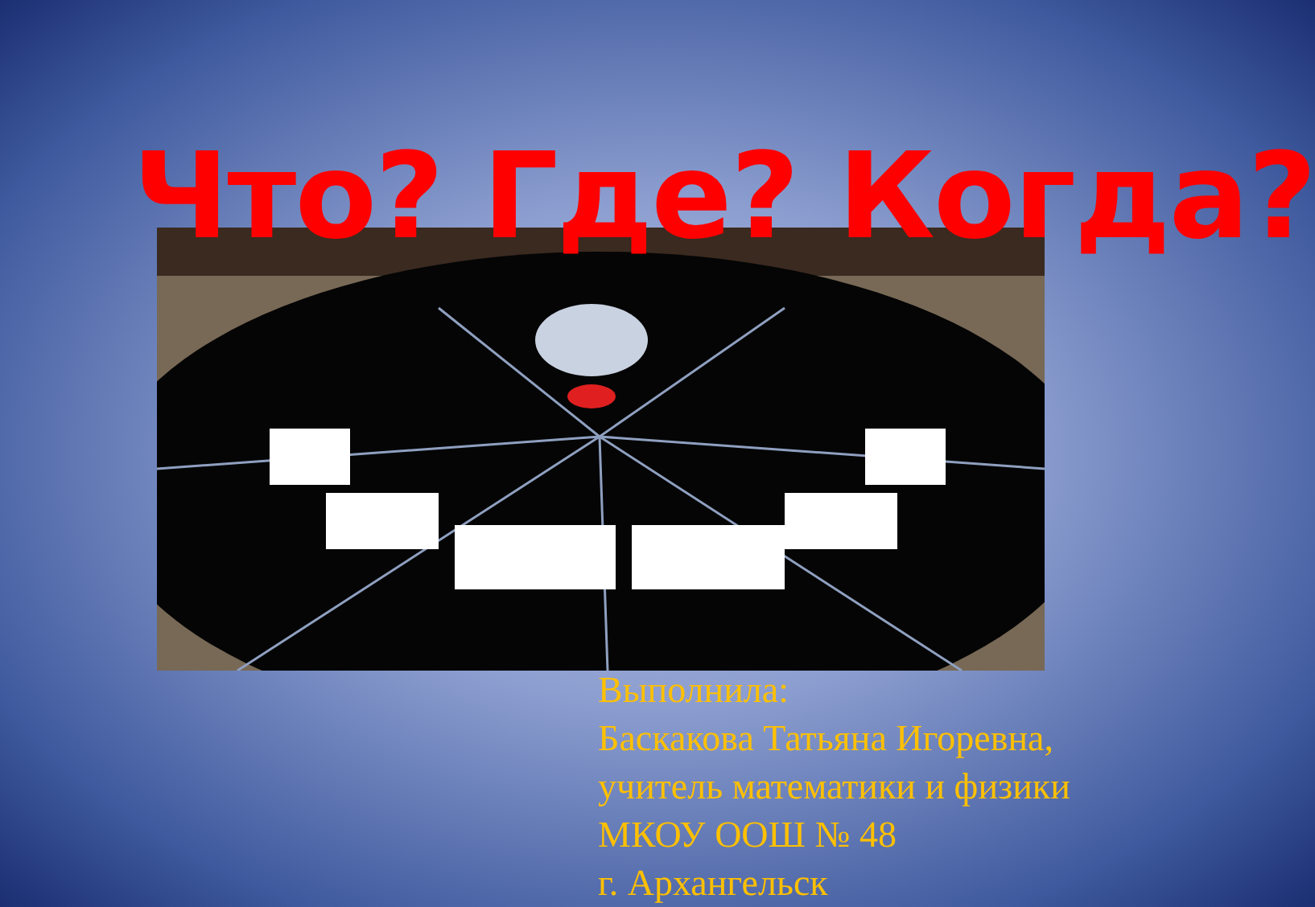Что? Где? Когда?
Выполнила:
Баскакова Татьяна Игоревна,
учитель математики и физики
МКОУ ООШ № 48
г. Архангельск